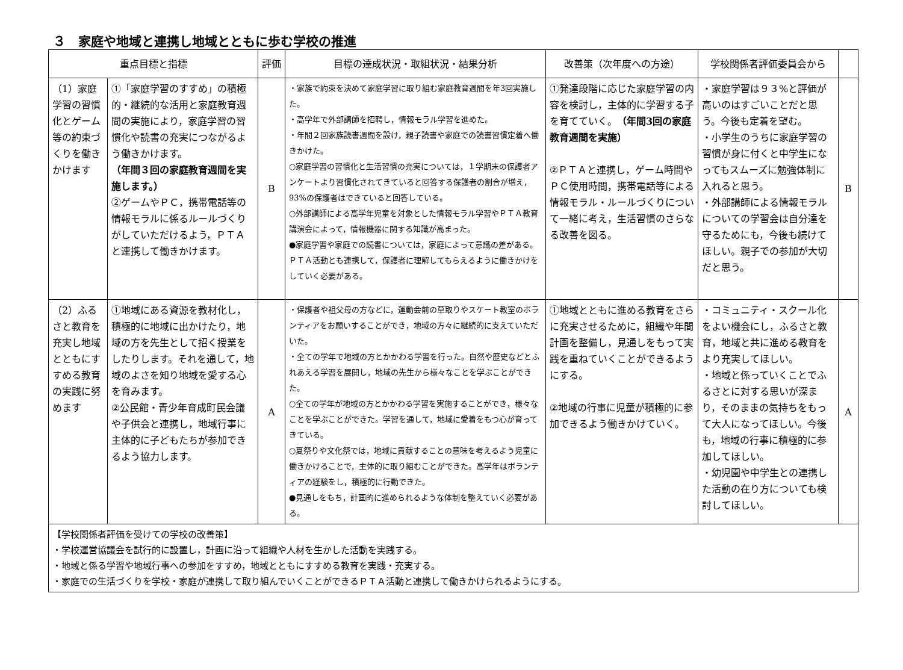３　家庭や地域と連携し地域とともに歩む学校の推進
| 重点目標と指標 | | 評価 | 目標の達成状況・取組状況・結果分析 | 改善策（次年度への方途） | 学校関係者評価委員会から | |
| --- | --- | --- | --- | --- | --- | --- |
| （1）家庭学習の習慣化とゲーム等の約束づくりを働きかけます | ①「家庭学習のすすめ」の積極的・継続的な活用と家庭教育週間の実施により，家庭学習の習慣化や読書の充実につながるよう働きかけます。 （年間３回の家庭教育週間を実施します。） ②ゲームやＰＣ，携帯電話等の情報モラルに係るルールづくりがしていただけるよう，ＰＴＡと連携して働きかけます。 | B | ・家族で約束を決めて家庭学習に取り組む家庭教育週間を年3回実施した。 ・高学年で外部講師を招聘し，情報モラル学習を進めた。 ・年間２回家族読書週間を設け，親子読書や家庭での読書習慣定着へ働きかけた。 ○家庭学習の習慣化と生活習慣の充実については，１学期末の保護者アンケートより習慣化されてきていると回答する保護者の割合が増え，93%の保護者はできていると回答している。 ○外部講師による高学年児童を対象とした情報モラル学習やＰＴＡ教育講演会によって，情報機器に関する知識が高まった。 ●家庭学習や家庭での読書については，家庭によって意識の差がある。ＰＴＡ活動とも連携して，保護者に理解してもらえるように働きかけをしていく必要がある。 | ①発達段階に応じた家庭学習の内容を検討し，主体的に学習する子を育てていく。 （年間3回の家庭教育週間を実施） ②ＰＴＡと連携し，ゲーム時間やＰＣ使用時間，携帯電話等による情報モラル・ルールづくりについて一緒に考え，生活習慣のさらなる改善を図る。 | ・家庭学習は９３%と評価が高いのはすごいことだと思う。今後も定着を望む。 ・小学生のうちに家庭学習の習慣が身に付くと中学生になってもスムーズに勉強体制に入れると思う。 ・外部講師による情報モラルについての学習会は自分達を守るためにも，今後も続けてほしい。親子での参加が大切だと思う。 | B |
| （2）ふるさと教育を充実し地域とともにすすめる教育の実践に努めます | ①地域にある資源を教材化し，積極的に地域に出かけたり，地域の方を先生として招く授業をしたりします。それを通して，地域のよさを知り地域を愛する心を育みます。 ②公民館・青少年育成町民会議や子供会と連携し，地域行事に主体的に子どもたちが参加できるよう協力します。 | A | ・保護者や祖父母の方などに，運動会前の草取りやスケート教室のボランティアをお願いすることができ，地域の方々に継続的に支えていただいた。 ・全ての学年で地域の方とかかわる学習を行った。自然や歴史などとふれあえる学習を展開し，地域の先生から様々なことを学ぶことができた。 ○全ての学年が地域の方とかかわる学習を実施することができ，様々なことを学ぶことができた。学習を通して，地域に愛着をもつ心が育ってきている。 ○夏祭りや文化祭では，地域に貢献することの意味を考えるよう児童に働きかけることで，主体的に取り組むことができた。高学年はボランティアの経験をし，積極的に行動できた。 ●見通しをもち，計画的に進められるような体制を整えていく必要がある。 | ①地域とともに進める教育をさらに充実させるために，組織や年間計画を整備し，見通しをもって実践を重ねていくことができるようにする。 ②地域の行事に児童が積極的に参加できるよう働きかけていく。 | ・コミュニティ・スクール化をよい機会にし，ふるさと教育，地域と共に進める教育をより充実してほしい。 ・地域と係っていくことでふるさとに対する思いが深まり，そのままの気持ちをもって大人になってほしい。今後も，地域の行事に積極的に参加してほしい。 ・幼児園や中学生との連携した活動の在り方についても検討してほしい。 | A |
| 【学校関係者評価を受けての学校の改善策】 ・学校運営協議会を試行的に設置し，計画に沿って組織や人材を生かした活動を実践する。 ・地域と係る学習や地域行事への参加をすすめ，地域とともにすすめる教育を実践・充実する。 ・家庭での生活づくりを学校・家庭が連携して取り組んでいくことができるＰＴＡ活動と連携して働きかけられるようにする。 | | | | | | |